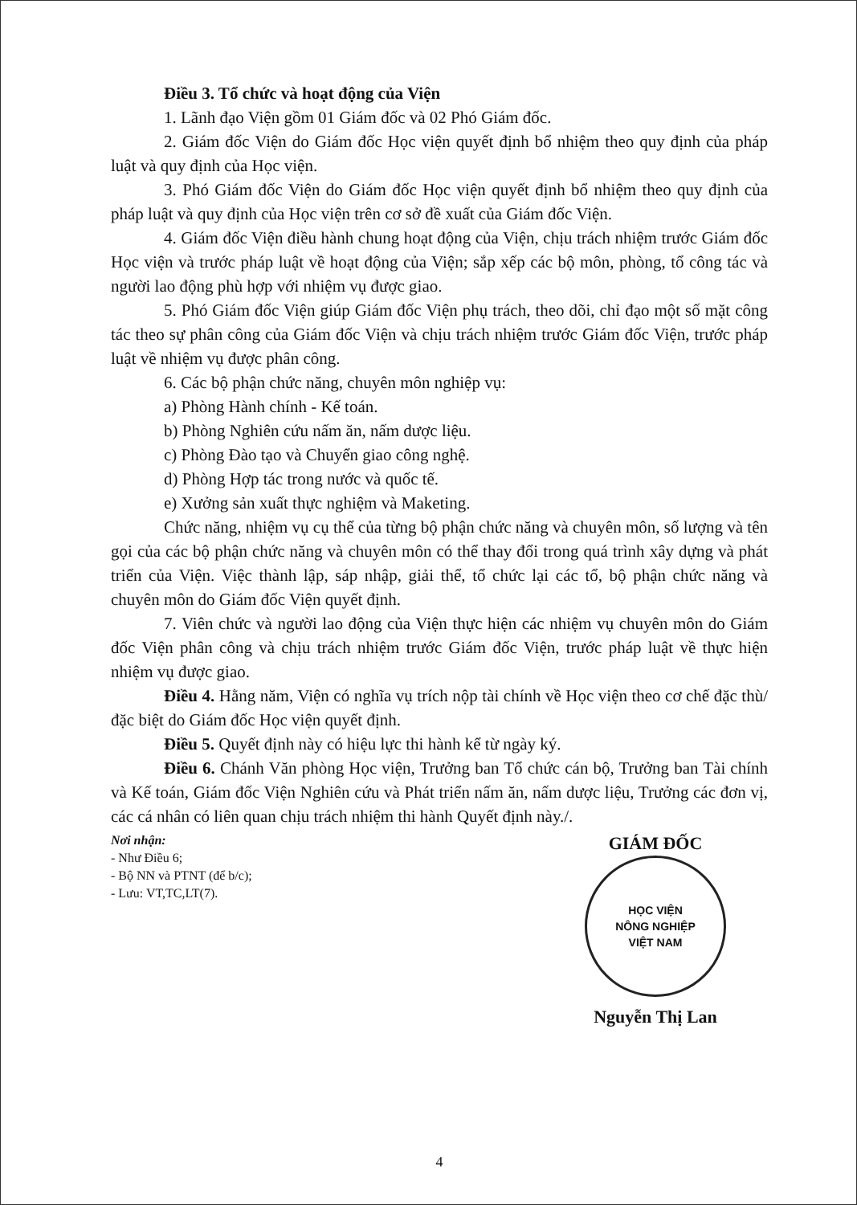Điều 3. Tổ chức và hoạt động của Viện
1. Lãnh đạo Viện gồm 01 Giám đốc và 02 Phó Giám đốc.
2. Giám đốc Viện do Giám đốc Học viện quyết định bổ nhiệm theo quy định của pháp luật và quy định của Học viện.
3. Phó Giám đốc Viện do Giám đốc Học viện quyết định bổ nhiệm theo quy định của pháp luật và quy định của Học viện trên cơ sở đề xuất của Giám đốc Viện.
4. Giám đốc Viện điều hành chung hoạt động của Viện, chịu trách nhiệm trước Giám đốc Học viện và trước pháp luật về hoạt động của Viện; sắp xếp các bộ môn, phòng, tổ công tác và người lao động phù hợp với nhiệm vụ được giao.
5. Phó Giám đốc Viện giúp Giám đốc Viện phụ trách, theo dõi, chỉ đạo một số mặt công tác theo sự phân công của Giám đốc Viện và chịu trách nhiệm trước Giám đốc Viện, trước pháp luật về nhiệm vụ được phân công.
6. Các bộ phận chức năng, chuyên môn nghiệp vụ:
a) Phòng Hành chính - Kế toán.
b) Phòng Nghiên cứu nấm ăn, nấm dược liệu.
c) Phòng Đào tạo và Chuyển giao công nghệ.
d) Phòng Hợp tác trong nước và quốc tế.
e) Xưởng sản xuất thực nghiệm và Maketing.
Chức năng, nhiệm vụ cụ thể của từng bộ phận chức năng và chuyên môn, số lượng và tên gọi của các bộ phận chức năng và chuyên môn có thể thay đổi trong quá trình xây dựng và phát triển của Viện. Việc thành lập, sáp nhập, giải thể, tổ chức lại các tổ, bộ phận chức năng và chuyên môn do Giám đốc Viện quyết định.
7. Viên chức và người lao động của Viện thực hiện các nhiệm vụ chuyên môn do Giám đốc Viện phân công và chịu trách nhiệm trước Giám đốc Viện, trước pháp luật về thực hiện nhiệm vụ được giao.
Điều 4. Hằng năm, Viện có nghĩa vụ trích nộp tài chính về Học viện theo cơ chế đặc thù/đặc biệt do Giám đốc Học viện quyết định.
Điều 5. Quyết định này có hiệu lực thi hành kể từ ngày ký.
Điều 6. Chánh Văn phòng Học viện, Trưởng ban Tổ chức cán bộ, Trưởng ban Tài chính và Kế toán, Giám đốc Viện Nghiên cứu và Phát triển nấm ăn, nấm dược liệu, Trưởng các đơn vị, các cá nhân có liên quan chịu trách nhiệm thi hành Quyết định này./.
Nơi nhận:
- Như Điều 6;
- Bộ NN và PTNT (để b/c);
- Lưu: VT,TC,LT(7).
GIÁM ĐỐC
HỌC VIỆN
NÔNG NGHIỆP
VIỆT NAM
Nguyễn Thị Lan
4